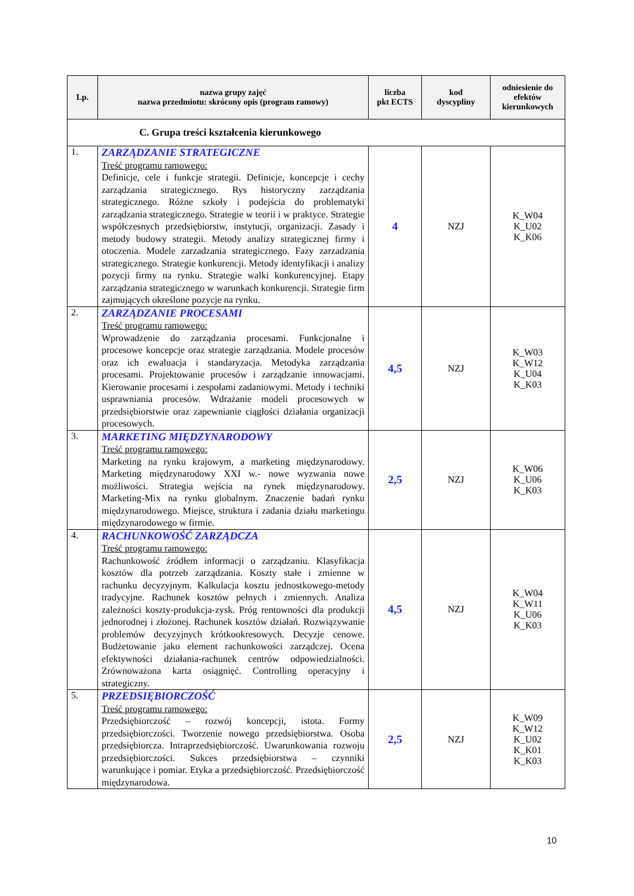| Lp. | nazwa grupy zajęć nazwa przedmiotu: skrócony opis (program ramowy) | liczba pkt ECTS | kod dyscypliny | odniesienie do efektów kierunkowych |
| --- | --- | --- | --- | --- |
| C. Grupa treści kształcenia kierunkowego | | | | |
| 1. | ZARZĄDZANIE STRATEGICZNE Treść programu ramowego: Definicje, cele i funkcje strategii. Definicje, koncepcje i cechy zarządzania strategicznego. Rys historyczny zarządzania strategicznego. Różne szkoły i podejścia do problematyki zarządzania strategicznego. Strategie w teorii i w praktyce. Strategie współczesnych przedsiębiorstw, instytucji, organizacji. Zasady i metody budowy strategii. Metody analizy strategicznej firmy i otoczenia. Modele zarzadzania strategicznego. Fazy zarzadzania strategicznego. Strategie konkurencji. Metody identyfikacji i analizy pozycji firmy na rynku. Strategie walki konkurencyjnej. Etapy zarządzania strategicznego w warunkach konkurencji. Strategie firm zajmujących określone pozycje na rynku. | 4 | NZJ | K_W04 K_U02 K_K06 |
| 2. | ZARZĄDZANIE PROCESAMI Treść programu ramowego: Wprowadzenie do zarządzania procesami. Funkcjonalne i procesowe koncepcje oraz strategie zarządzania. Modele procesów oraz ich ewaluacja i standaryzacja. Metodyka zarządzania procesami. Projektowanie procesów i zarządzanie innowacjami. Kierowanie procesami i zespołami zadaniowymi. Metody i techniki usprawniania procesów. Wdrażanie modeli procesowych w przedsiębiorstwie oraz zapewnianie ciągłości działania organizacji procesowych. | 4,5 | NZJ | K_W03 K_W12 K_U04 K_K03 |
| 3. | MARKETING MIĘDZYNARODOWY Treść programu ramowego: Marketing na rynku krajowym, a marketing międzynarodowy. Marketing międzynarodowy XXI w.- nowe wyzwania nowe możliwości. Strategia wejścia na rynek międzynarodowy. Marketing-Mix na rynku globalnym. Znaczenie badań rynku międzynarodowego. Miejsce, struktura i zadania działu marketingu międzynarodowego w firmie. | 2,5 | NZJ | K_W06 K_U06 K_K03 |
| 4. | RACHUNKOWOŚĆ ZARZĄDCZA Treść programu ramowego: Rachunkowość źródłem informacji o zarządzaniu. Klasyfikacja kosztów dla potrzeb zarządzania. Koszty stałe i zmienne w rachunku decyzyjnym. Kalkulacja kosztu jednostkowego-metody tradycyjne. Rachunek kosztów pełnych i zmiennych. Analiza zależności koszty-produkcja-zysk. Próg rentowności dla produkcji jednorodnej i złożonej. Rachunek kosztów działań. Rozwiązywanie problemów decyzyjnych krótkookresowych. Decyzje cenowe. Budżetowanie jako element rachunkowości zarządczej. Ocena efektywności działania-rachunek centrów odpowiedzialności. Zrównoważona karta osiągnięć. Controlling operacyjny i strategiczny. | 4,5 | NZJ | K_W04 K_W11 K_U06 K_K03 |
| 5. | PRZEDSIĘBIORCZOŚĆ Treść programu ramowego: Przedsiębiorczość – rozwój koncepcji, istota. Formy przedsiębiorczości. Tworzenie nowego przedsiębiorstwa. Osoba przedsiębiorcza. Intraprzedsiębiorczość. Uwarunkowania rozwoju przedsiębiorczości. Sukces przedsiębiorstwa – czynniki warunkujące i pomiar. Etyka a przedsiębiorczość. Przedsiębiorczość międzynarodowa. | 2,5 | NZJ | K_W09 K_W12 K_U02 K_K01 K_K03 |
10